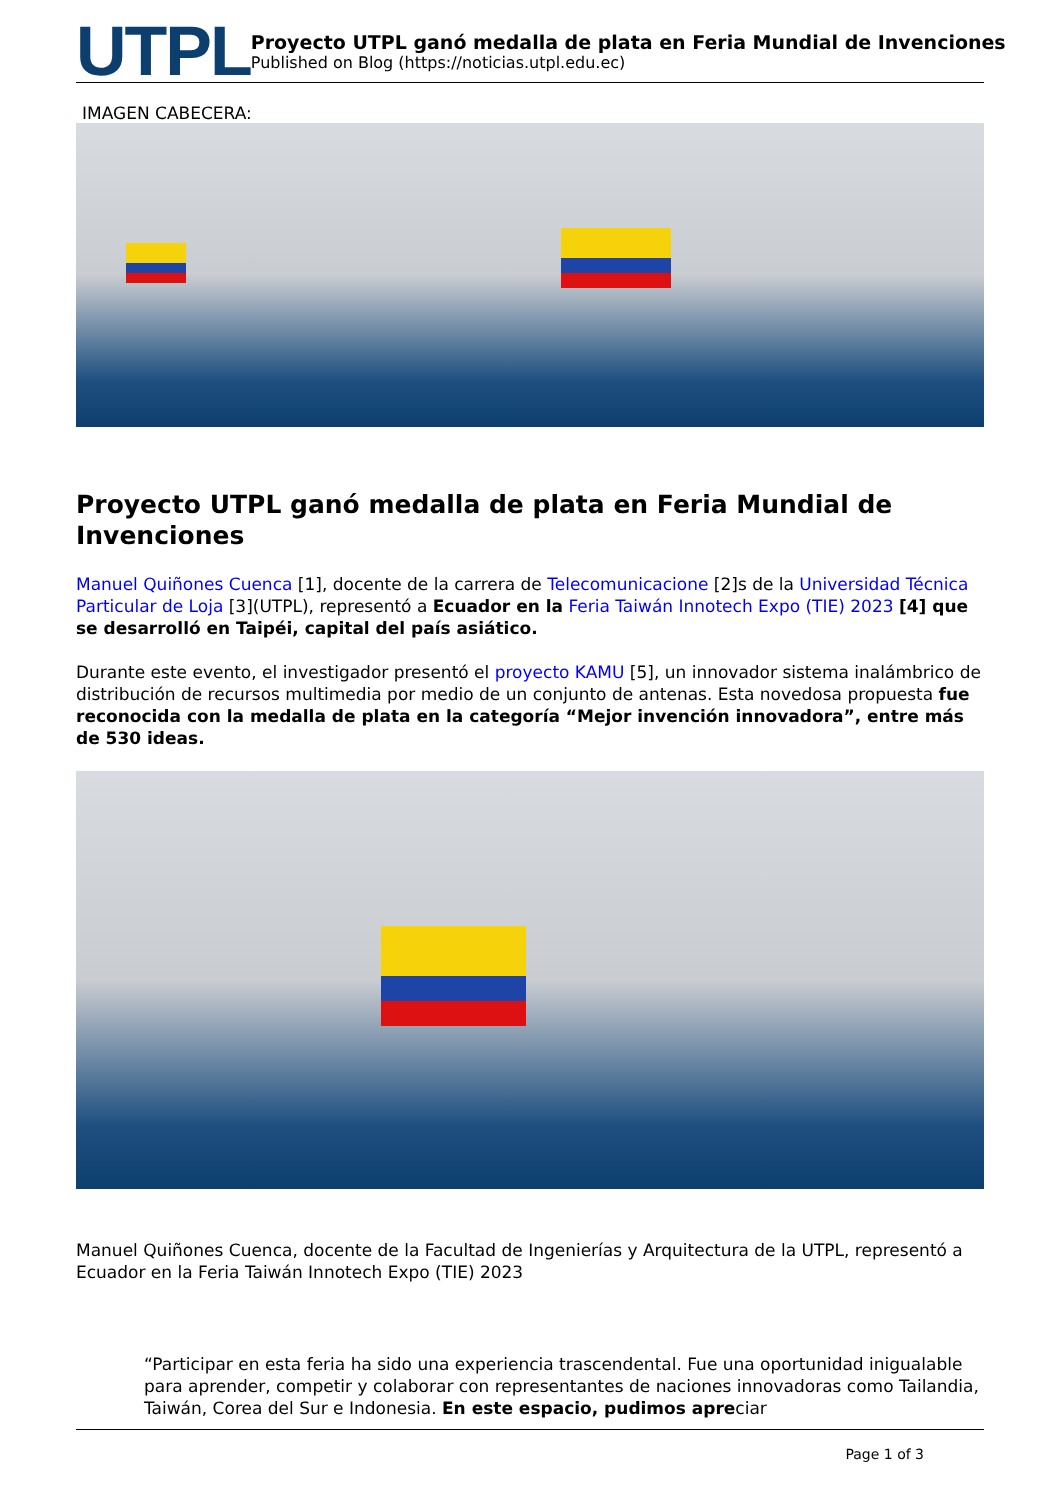UTPL
Proyecto UTPL ganó medalla de plata en Feria Mundial de Invenciones
Published on Blog (https://noticias.utpl.edu.ec)
IMAGEN CABECERA:
Proyecto UTPL ganó medalla de plata en Feria Mundial de Invenciones
Manuel Quiñones Cuenca [1], docente de la carrera de Telecomunicacione [2]s de la Universidad Técnica Particular de Loja [3](UTPL), representó a Ecuador en la Feria Taiwán Innotech Expo (TIE) 2023 [4] que se desarrolló en Taipéi, capital del país asiático.
Durante este evento, el investigador presentó el proyecto KAMU [5], un innovador sistema inalámbrico de distribución de recursos multimedia por medio de un conjunto de antenas. Esta novedosa propuesta fue reconocida con la medalla de plata en la categoría “Mejor invención innovadora”, entre más de 530 ideas.
Manuel Quiñones Cuenca, docente de la Facultad de Ingenierías y Arquitectura de la UTPL, representó a Ecuador en la Feria Taiwán Innotech Expo (TIE) 2023
“Participar en esta feria ha sido una experiencia trascendental. Fue una oportunidad inigualable para aprender, competir y colaborar con representantes de naciones innovadoras como Tailandia, Taiwán, Corea del Sur e Indonesia. En este espacio, pudimos apreciar
Page 1 of 3